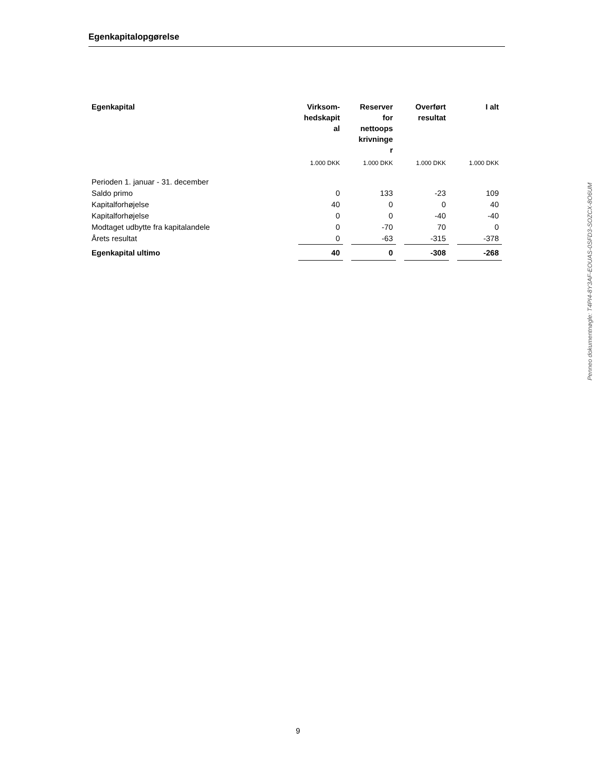Egenkapitalopgørelse
| Egenkapital | Virksom- hedskapit al | Reserver for nettoops krivninge r | Overført resultat | I alt |
| --- | --- | --- | --- | --- |
| | 1.000 DKK | 1.000 DKK | 1.000 DKK | 1.000 DKK |
| Perioden 1. januar - 31. december | | | | |
| Saldo primo | 0 | 133 | -23 | 109 |
| Kapitalforhøjelse | 40 | 0 | 0 | 40 |
| Kapitalforhøjelse | 0 | 0 | -40 | -40 |
| Modtaget udbytte fra kapitalandele | 0 | -70 | 70 | 0 |
| Årets resultat | 0 | -63 | -315 | -378 |
| Egenkapital ultimo | 40 | 0 | -308 | -268 |
Penneo dokumentnøgle: T4PI4-8Y3AF-EOUAS-0SFD3-SOZCX-8O6UM
9